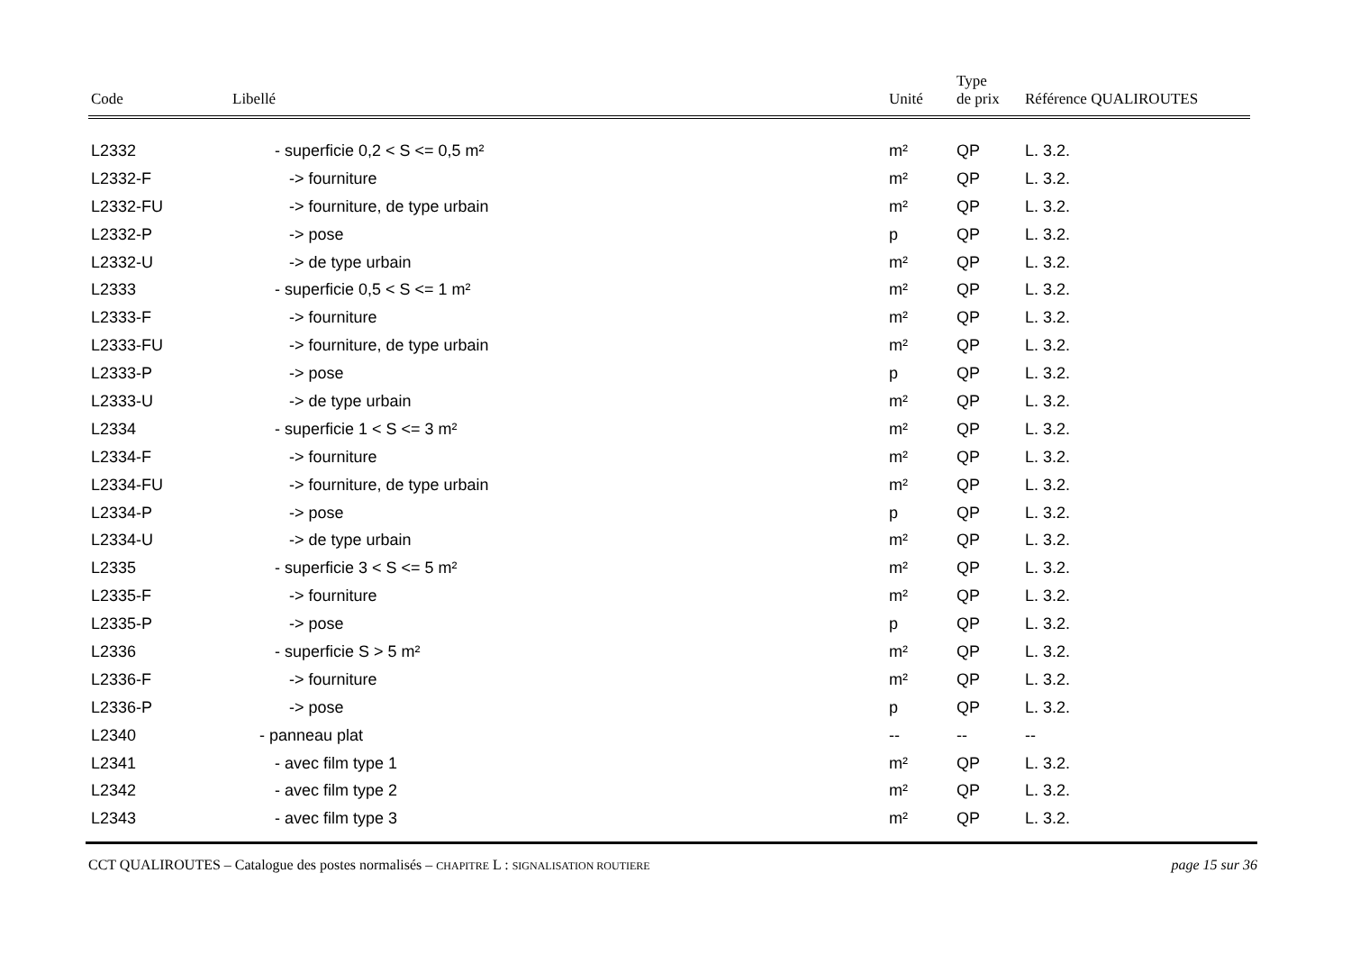| Code | Libellé | Unité | Type de prix | Référence QUALIROUTES |
| --- | --- | --- | --- | --- |
| L2332 | - superficie 0,2 < S <= 0,5 m² | m² | QP | L. 3.2. |
| L2332-F | -> fourniture | m² | QP | L. 3.2. |
| L2332-FU | -> fourniture, de type urbain | m² | QP | L. 3.2. |
| L2332-P | -> pose | p | QP | L. 3.2. |
| L2332-U | -> de type urbain | m² | QP | L. 3.2. |
| L2333 | - superficie 0,5 < S <= 1 m² | m² | QP | L. 3.2. |
| L2333-F | -> fourniture | m² | QP | L. 3.2. |
| L2333-FU | -> fourniture, de type urbain | m² | QP | L. 3.2. |
| L2333-P | -> pose | p | QP | L. 3.2. |
| L2333-U | -> de type urbain | m² | QP | L. 3.2. |
| L2334 | - superficie 1 < S <= 3 m² | m² | QP | L. 3.2. |
| L2334-F | -> fourniture | m² | QP | L. 3.2. |
| L2334-FU | -> fourniture, de type urbain | m² | QP | L. 3.2. |
| L2334-P | -> pose | p | QP | L. 3.2. |
| L2334-U | -> de type urbain | m² | QP | L. 3.2. |
| L2335 | - superficie 3 < S <= 5 m² | m² | QP | L. 3.2. |
| L2335-F | -> fourniture | m² | QP | L. 3.2. |
| L2335-P | -> pose | p | QP | L. 3.2. |
| L2336 | - superficie S > 5 m² | m² | QP | L. 3.2. |
| L2336-F | -> fourniture | m² | QP | L. 3.2. |
| L2336-P | -> pose | p | QP | L. 3.2. |
| L2340 | - panneau plat | -- | -- | -- |
| L2341 | - avec film type 1 | m² | QP | L. 3.2. |
| L2342 | - avec film type 2 | m² | QP | L. 3.2. |
| L2343 | - avec film type 3 | m² | QP | L. 3.2. |
CCT QUALIROUTES – Catalogue des postes normalisés – CHAPITRE L : SIGNALISATION ROUTIERE page 15 sur 36